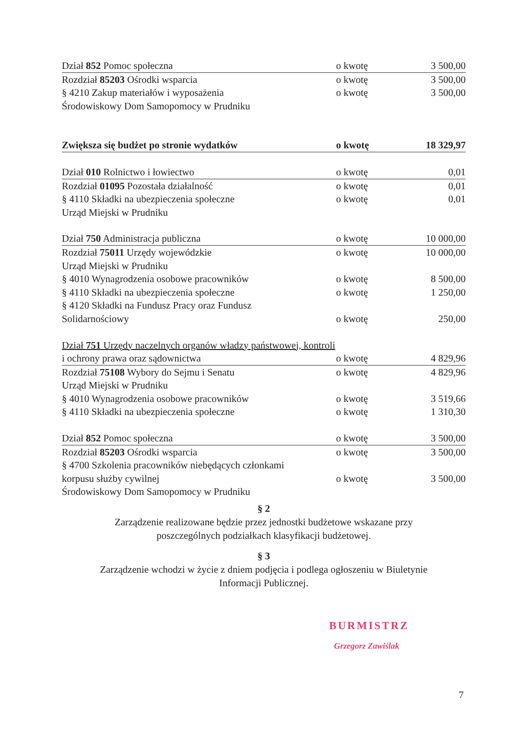| Dział 852 Pomoc społeczna | o kwotę | 3 500,00 |
| Rozdział 85203 Ośrodki wsparcia | o kwotę | 3 500,00 |
| § 4210 Zakup materiałów i wyposażenia | o kwotę | 3 500,00 |
| Środowiskowy Dom Samopomocy w Prudniku | | |
| Zwiększa się budżet po stronie wydatków | o kwotę | 18 329,97 |
| Dział 010 Rolnictwo i łowiectwo | o kwotę | 0,01 |
| Rozdział 01095 Pozostała działalność | o kwotę | 0,01 |
| § 4110 Składki na ubezpieczenia społeczne | o kwotę | 0,01 |
| Urząd Miejski w Prudniku | | |
| Dział 750 Administracja publiczna | o kwotę | 10 000,00 |
| Rozdział 75011 Urzędy wojewódzkie | o kwotę | 10 000,00 |
| Urząd Miejski w Prudniku | | |
| § 4010 Wynagrodzenia osobowe pracowników | o kwotę | 8 500,00 |
| § 4110 Składki na ubezpieczenia społeczne | o kwotę | 1 250,00 |
| § 4120 Składki na Fundusz Pracy oraz Fundusz | | |
| Solidarnościowy | o kwotę | 250,00 |
| Dział 751 Urzędy naczelnych organów władzy państwowej, kontroli | | |
| i ochrony prawa oraz sądownictwa | o kwotę | 4 829,96 |
| Rozdział 75108 Wybory do Sejmu i Senatu | o kwotę | 4 829,96 |
| Urząd Miejski w Prudniku | | |
| § 4010 Wynagrodzenia osobowe pracowników | o kwotę | 3 519,66 |
| § 4110 Składki na ubezpieczenia społeczne | o kwotę | 1 310,30 |
| Dział 852 Pomoc społeczna | o kwotę | 3 500,00 |
| Rozdział 85203 Ośrodki wsparcia | o kwotę | 3 500,00 |
| § 4700 Szkolenia pracowników niebędących członkami | | |
| korpusu służby cywilnej | o kwotę | 3 500,00 |
| Środowiskowy Dom Samopomocy w Prudniku | | |
§ 2
Zarządzenie realizowane będzie przez jednostki budżetowe wskazane przy
poszczególnych podziałkach klasyfikacji budżetowej.
§ 3
Zarządzenie wchodzi w życie z dniem podjęcia i podlega ogłoszeniu w Biuletynie
Informacji Publicznej.
BURMISTRZ
Grzegorz Zawiślak
7